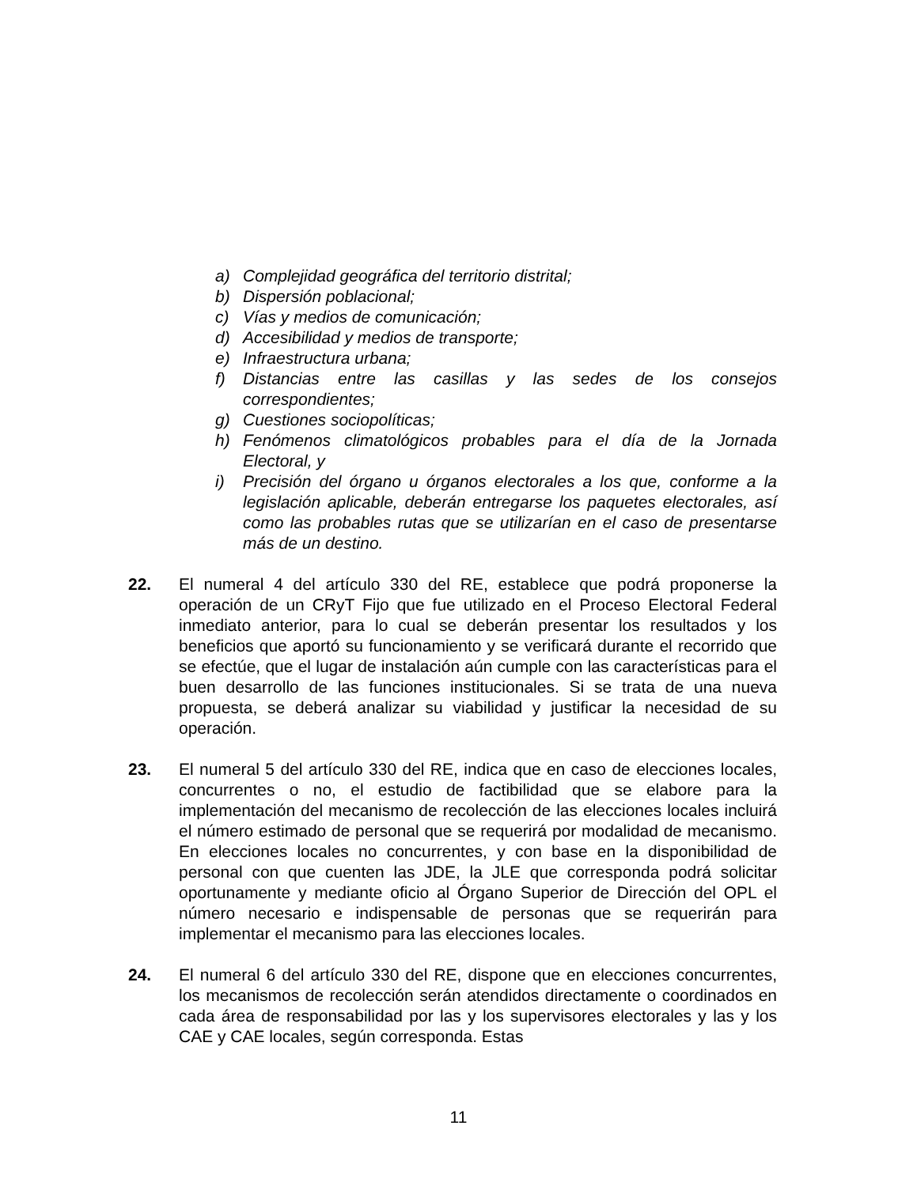a) Complejidad geográfica del territorio distrital;
b) Dispersión poblacional;
c) Vías y medios de comunicación;
d) Accesibilidad y medios de transporte;
e) Infraestructura urbana;
f) Distancias entre las casillas y las sedes de los consejos correspondientes;
g) Cuestiones sociopolíticas;
h) Fenómenos climatológicos probables para el día de la Jornada Electoral, y
i) Precisión del órgano u órganos electorales a los que, conforme a la legislación aplicable, deberán entregarse los paquetes electorales, así como las probables rutas que se utilizarían en el caso de presentarse más de un destino.
22. El numeral 4 del artículo 330 del RE, establece que podrá proponerse la operación de un CRyT Fijo que fue utilizado en el Proceso Electoral Federal inmediato anterior, para lo cual se deberán presentar los resultados y los beneficios que aportó su funcionamiento y se verificará durante el recorrido que se efectúe, que el lugar de instalación aún cumple con las características para el buen desarrollo de las funciones institucionales. Si se trata de una nueva propuesta, se deberá analizar su viabilidad y justificar la necesidad de su operación.
23. El numeral 5 del artículo 330 del RE, indica que en caso de elecciones locales, concurrentes o no, el estudio de factibilidad que se elabore para la implementación del mecanismo de recolección de las elecciones locales incluirá el número estimado de personal que se requerirá por modalidad de mecanismo. En elecciones locales no concurrentes, y con base en la disponibilidad de personal con que cuenten las JDE, la JLE que corresponda podrá solicitar oportunamente y mediante oficio al Órgano Superior de Dirección del OPL el número necesario e indispensable de personas que se requerirán para implementar el mecanismo para las elecciones locales.
24. El numeral 6 del artículo 330 del RE, dispone que en elecciones concurrentes, los mecanismos de recolección serán atendidos directamente o coordinados en cada área de responsabilidad por las y los supervisores electorales y las y los CAE y CAE locales, según corresponda. Estas
11